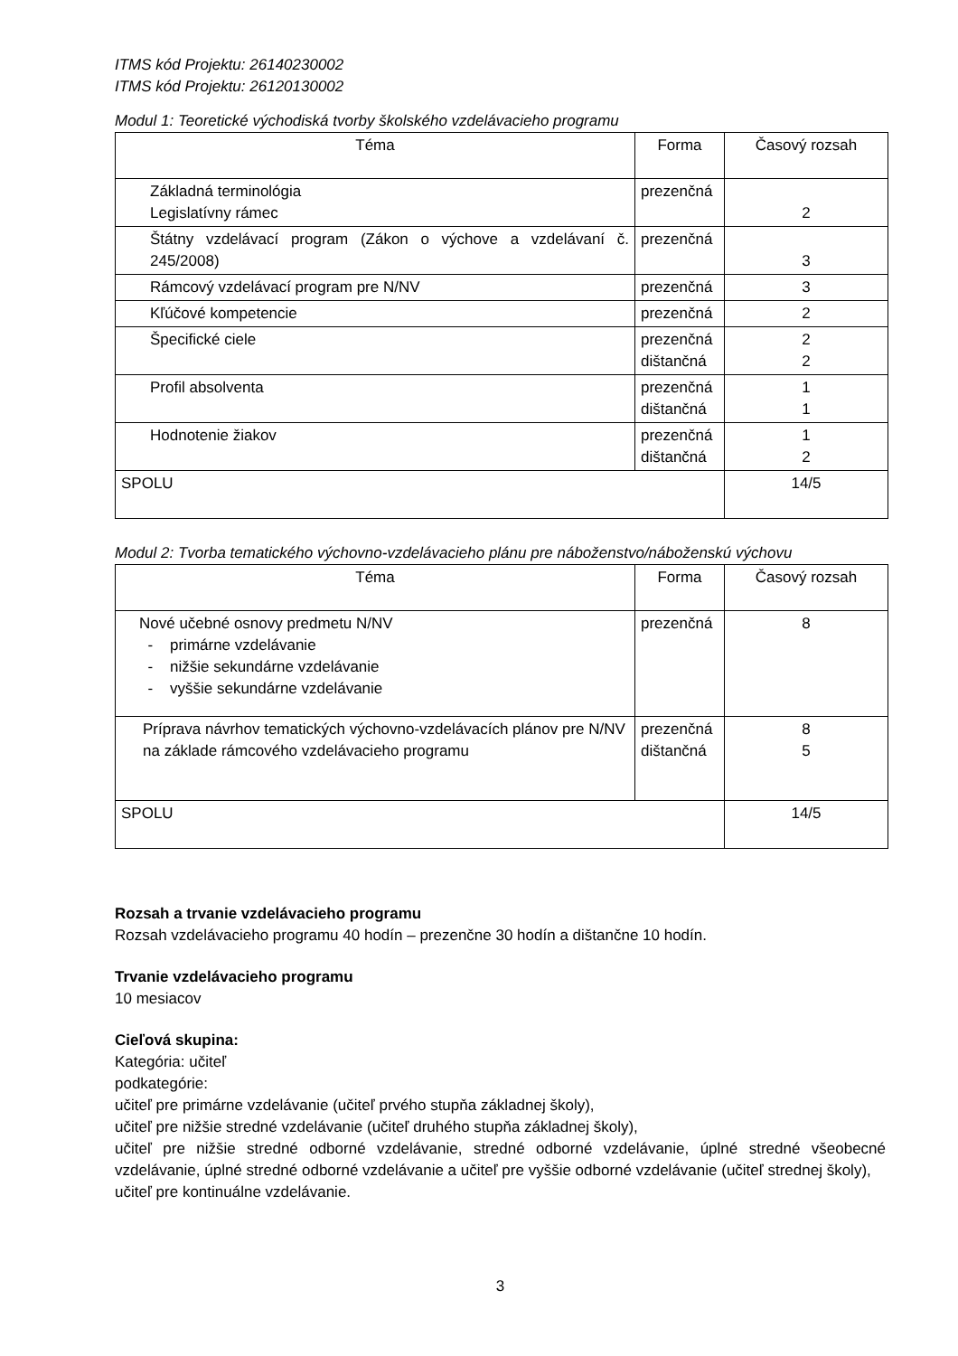ITMS kód Projektu: 26140230002
ITMS kód Projektu: 26120130002
Modul 1: Teoretické východiská tvorby školského vzdelávacieho programu
| Téma | Forma | Časový rozsah |
| --- | --- | --- |
| Základná terminológia Legislatívny rámec | prezenčná | 2 |
| Štátny vzdelávací program (Zákon o výchove a vzdelávaní č. 245/2008) | prezenčná | 3 |
| Rámcový vzdelávací program pre N/NV | prezenčná | 3 |
| Kľúčové kompetencie | prezenčná | 2 |
| Špecifické ciele | prezenčná dištančná | 2 2 |
| Profil absolventa | prezenčná dištančná | 1 1 |
| Hodnotenie žiakov | prezenčná dištančná | 1 2 |
| SPOLU | | 14/5 |
Modul 2: Tvorba tematického výchovno-vzdelávacieho plánu pre náboženstvo/náboženskú výchovu
| Téma | Forma | Časový rozsah |
| --- | --- | --- |
| Nové učebné osnovy predmetu N/NV - primárne vzdelávanie - nižšie sekundárne vzdelávanie - vyššie sekundárne vzdelávanie | prezenčná | 8 |
| Príprava návrhov tematických výchovno-vzdelávacích plánov pre N/NV na základe rámcového vzdelávacieho programu | prezenčná dištančná | 8 5 |
| SPOLU | | 14/5 |
Rozsah a trvanie vzdelávacieho programu
Rozsah vzdelávacieho programu 40 hodín – prezenčne 30 hodín a dištančne 10 hodín.
Trvanie vzdelávacieho programu
10 mesiacov
Cieľová skupina:
Kategória: učiteľ
podkategórie:
učiteľ pre primárne vzdelávanie (učiteľ prvého stupňa základnej školy),
učiteľ pre nižšie stredné vzdelávanie (učiteľ druhého stupňa základnej školy),
učiteľ pre nižšie stredné odborné vzdelávanie, stredné odborné vzdelávanie, úplné stredné všeobecné vzdelávanie, úplné stredné odborné vzdelávanie a učiteľ pre vyššie odborné vzdelávanie (učiteľ strednej školy),
učiteľ pre kontinuálne vzdelávanie.
3